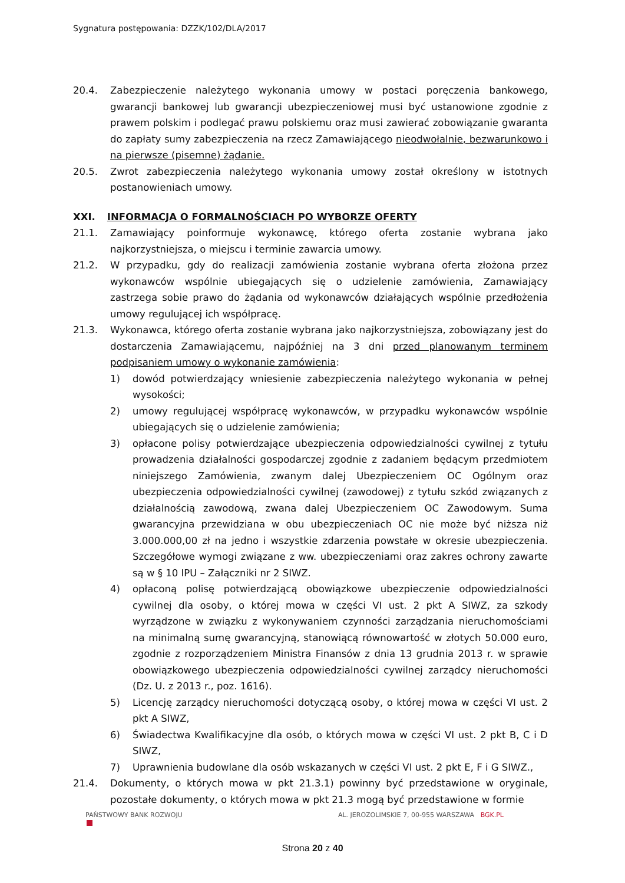Sygnatura postępowania: DZZK/102/DLA/2017
20.4. Zabezpieczenie należytego wykonania umowy w postaci poręczenia bankowego, gwarancji bankowej lub gwarancji ubezpieczeniowej musi być ustanowione zgodnie z prawem polskim i podlegać prawu polskiemu oraz musi zawierać zobowiązanie gwaranta do zapłaty sumy zabezpieczenia na rzecz Zamawiającego nieodwołalnie, bezwarunkowo i na pierwsze (pisemne) żądanie.
20.5. Zwrot zabezpieczenia należytego wykonania umowy został określony w istotnych postanowieniach umowy.
XXI. INFORMACJA O FORMALNOŚCIACH PO WYBORZE OFERTY
21.1. Zamawiający poinformuje wykonawcę, którego oferta zostanie wybrana jako najkorzystniejsza, o miejscu i terminie zawarcia umowy.
21.2. W przypadku, gdy do realizacji zamówienia zostanie wybrana oferta złożona przez wykonawców wspólnie ubiegających się o udzielenie zamówienia, Zamawiający zastrzega sobie prawo do żądania od wykonawców działających wspólnie przedłożenia umowy regulującej ich współpracę.
21.3. Wykonawca, którego oferta zostanie wybrana jako najkorzystniejsza, zobowiązany jest do dostarczenia Zamawiającemu, najpóźniej na 3 dni przed planowanym terminem podpisaniem umowy o wykonanie zamówienia:
1) dowód potwierdzający wniesienie zabezpieczenia należytego wykonania w pełnej wysokości;
2) umowy regulującej współpracę wykonawców, w przypadku wykonawców wspólnie ubiegających się o udzielenie zamówienia;
3) opłacone polisy potwierdzające ubezpieczenia odpowiedzialności cywilnej z tytułu prowadzenia działalności gospodarczej zgodnie z zadaniem będącym przedmiotem niniejszego Zamówienia, zwanym dalej Ubezpieczeniem OC Ogólnym oraz ubezpieczenia odpowiedzialności cywilnej (zawodowej) z tytułu szkód związanych z działalnością zawodową, zwana dalej Ubezpieczeniem OC Zawodowym. Suma gwarancyjna przewidziana w obu ubezpieczeniach OC nie może być niższa niż 3.000.000,00 zł na jedno i wszystkie zdarzenia powstałe w okresie ubezpieczenia. Szczegółowe wymogi związane z ww. ubezpieczeniami oraz zakres ochrony zawarte są w § 10 IPU – Załączniki nr 2 SIWZ.
4) opłaconą polisę potwierdzającą obowiązkowe ubezpieczenie odpowiedzialności cywilnej dla osoby, o której mowa w części VI ust. 2 pkt A SIWZ, za szkody wyrządzone w związku z wykonywaniem czynności zarządzania nieruchomościami na minimalną sumę gwarancyjną, stanowiącą równowartość w złotych 50.000 euro, zgodnie z rozporządzeniem Ministra Finansów z dnia 13 grudnia 2013 r. w sprawie obowiązkowego ubezpieczenia odpowiedzialności cywilnej zarządcy nieruchomości (Dz. U. z 2013 r., poz. 1616).
5) Licencję zarządcy nieruchomości dotyczącą osoby, o której mowa w części VI ust. 2 pkt A SIWZ,
6) Świadectwa Kwalifikacyjne dla osób, o których mowa w części VI ust. 2 pkt B, C i D SIWZ,
7) Uprawnienia budowlane dla osób wskazanych w części VI ust. 2 pkt E, F i G SIWZ.,
21.4. Dokumenty, o których mowa w pkt 21.3.1) powinny być przedstawione w oryginale, pozostałe dokumenty, o których mowa w pkt 21.3 mogą być przedstawione w formie
PAŃSTWOWY BANK ROZWOJU AL. JEROZOLIMSKIE 7, 00-955 WARSZAWA BGK.PL
Strona 20 z 40